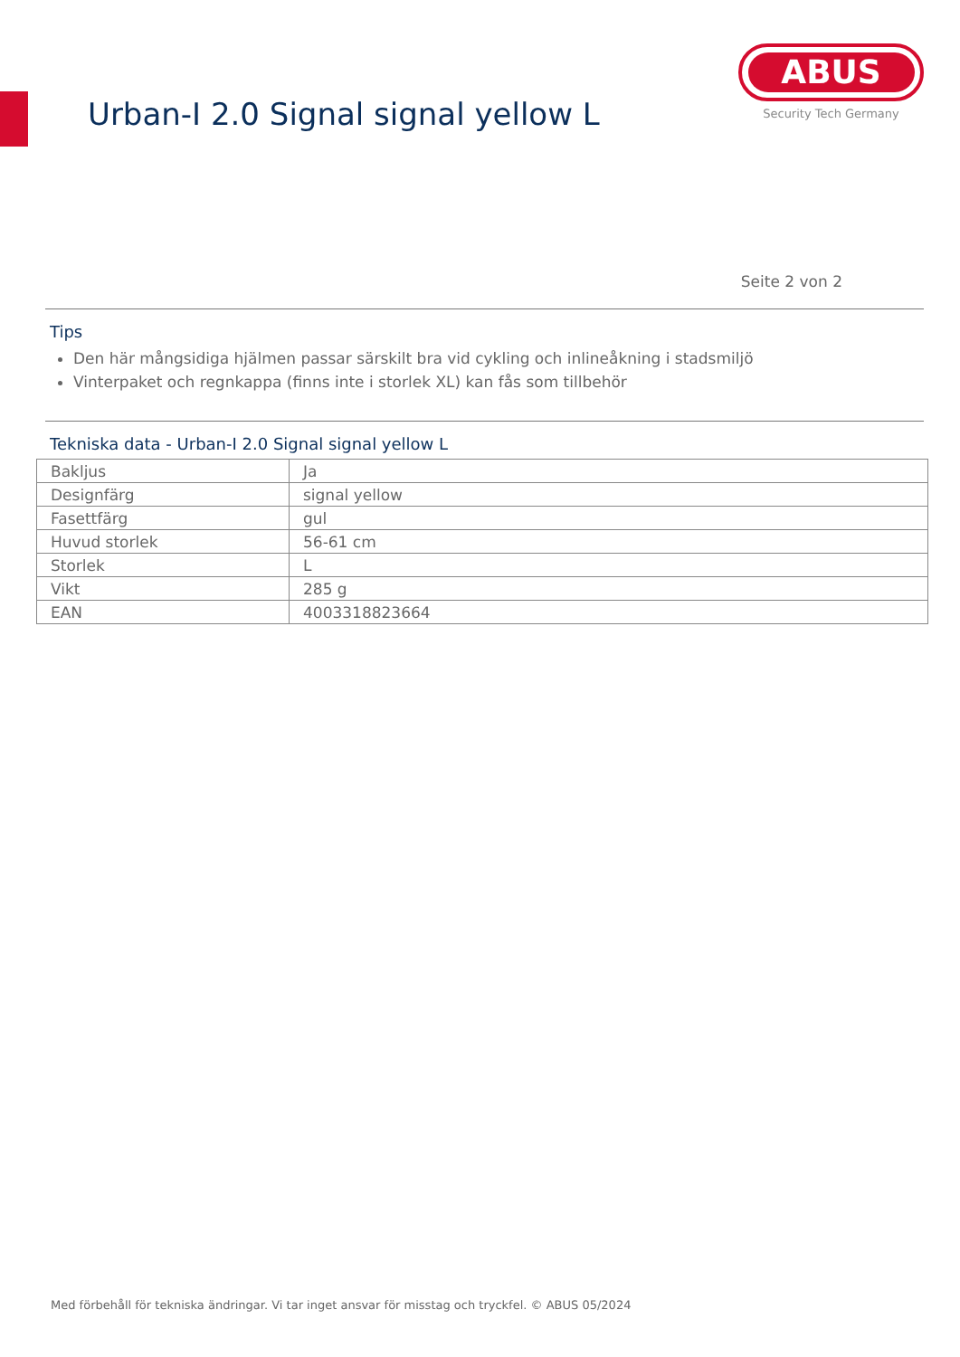Urban-I 2.0 Signal signal yellow L
ABUS
Security Tech Germany
Seite 2 von 2
Tips
Den här mångsidiga hjälmen passar särskilt bra vid cykling och inlineåkning i stadsmiljö
Vinterpaket och regnkappa (finns inte i storlek XL) kan fås som tillbehör
Tekniska data - Urban-I 2.0 Signal signal yellow L
| Bakljus | Ja |
| Designfärg | signal yellow |
| Fasettfärg | gul |
| Huvud storlek | 56-61 cm |
| Storlek | L |
| Vikt | 285 g |
| EAN | 4003318823664 |
Med förbehåll för tekniska ändringar. Vi tar inget ansvar för misstag och tryckfel. © ABUS 05/2024